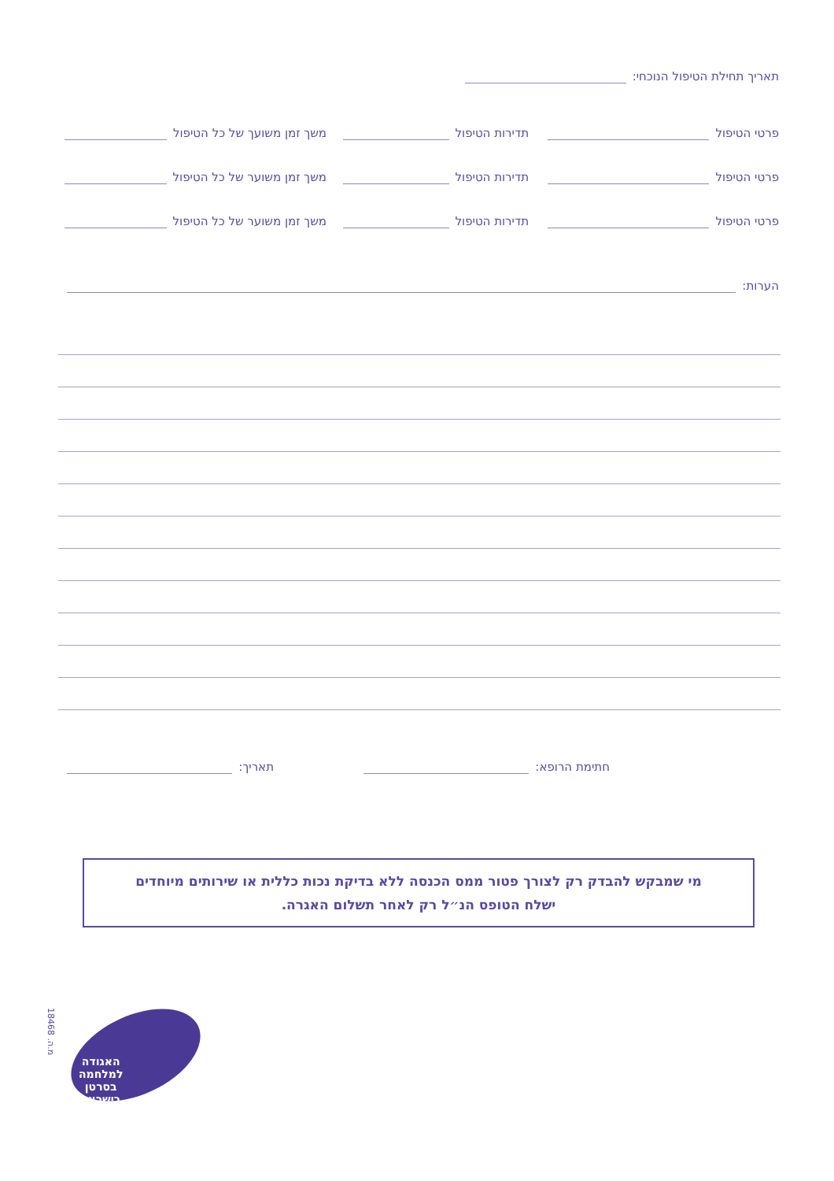תאריך תחילת הטיפול הנוכחי:
פרטי הטיפול תדירות הטיפול משך זמן משועך של כל הטיפול
פרטי הטיפול תדירות הטיפול משך זמן משוער של כל הטיפול
פרטי הטיפול תדירות הטיפול משך זמן משוער של כל הטיפול
הערות:
חתימת הרופא: תאריך:
מי שמבקש להבדק רק לצורך פטור ממס הכנסה ללא בדיקת נכות כללית או שירותים מיוחדים
ישלח הטופס הנ״ל רק לאחר תשלום האגרה.
מ.ה. 18468
האגודה
למלחמה
בסרטן
בישראל